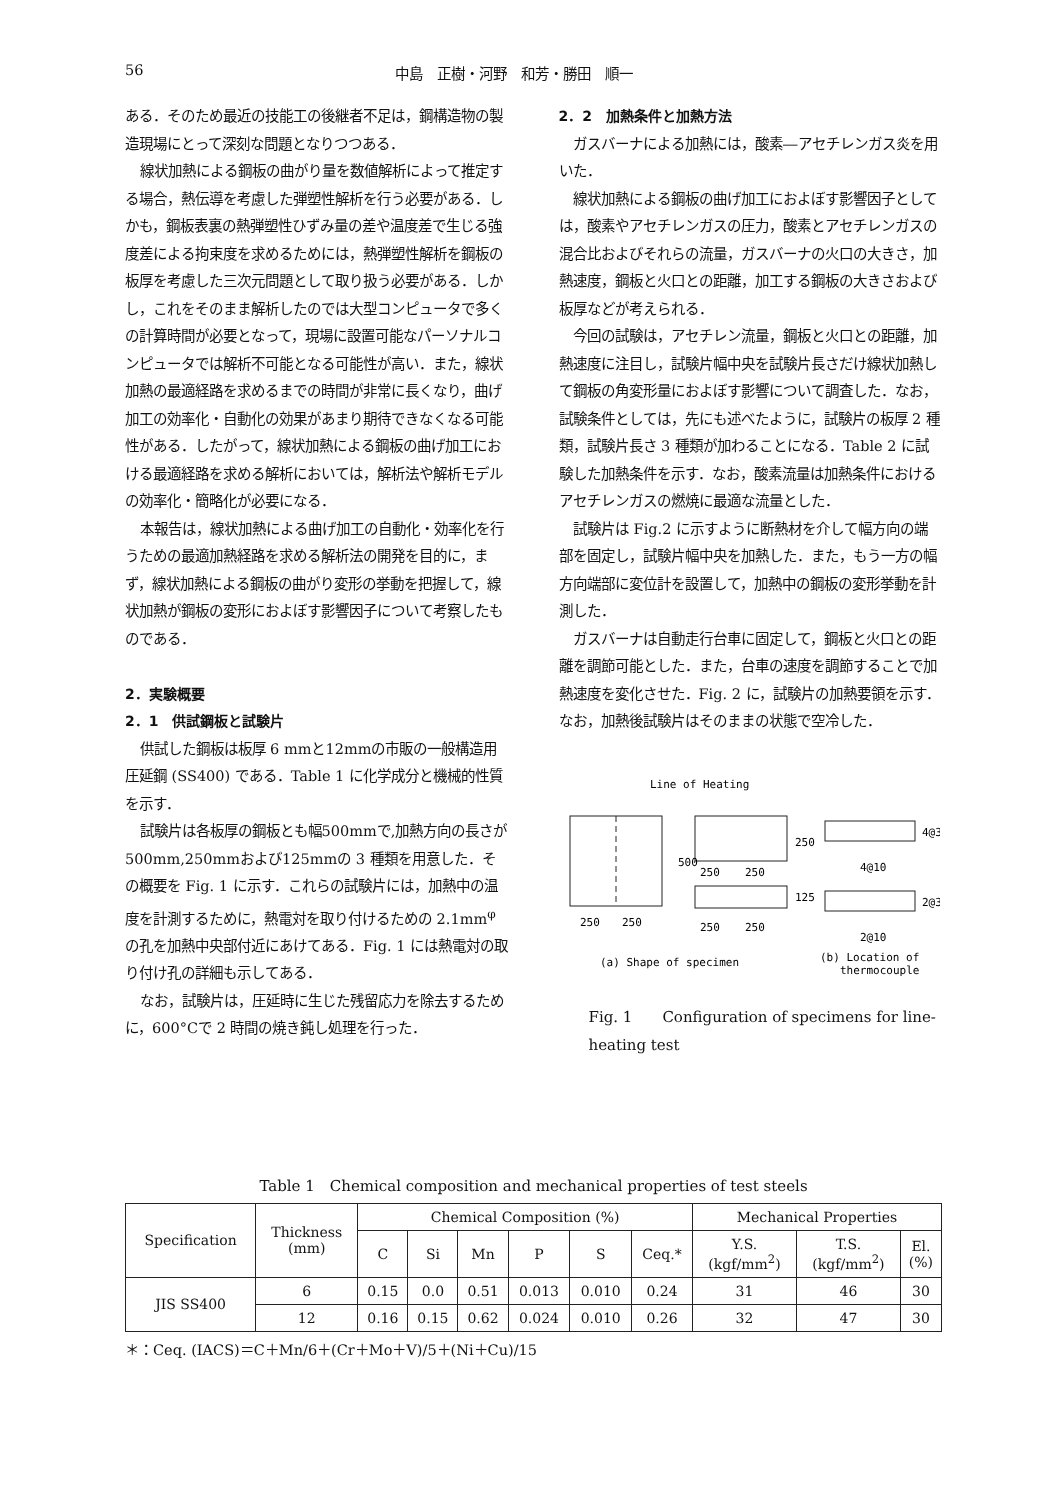56 中島　正樹・河野　和芳・勝田　順一
ある．そのため最近の技能工の後継者不足は，鋼構造物の製造現場にとって深刻な問題となりつつある．
線状加熱による鋼板の曲がり量を数値解析によって推定する場合，熱伝導を考慮した弾塑性解析を行う必要がある．しかも，鋼板表裏の熱弾塑性ひずみ量の差や温度差で生じる強度差による拘束度を求めるためには，熱弾塑性解析を鋼板の板厚を考慮した三次元問題として取り扱う必要がある．しかし，これをそのまま解析したのでは大型コンピュータで多くの計算時間が必要となって，現場に設置可能なパーソナルコンピュータでは解析不可能となる可能性が高い．また，線状加熱の最適経路を求めるまでの時間が非常に長くなり，曲げ加工の効率化・自動化の効果があまり期待できなくなる可能性がある．したがって，線状加熱による鋼板の曲げ加工における最適経路を求める解析においては，解析法や解析モデルの効率化・簡略化が必要になる．
本報告は，線状加熱による曲げ加工の自動化・効率化を行うための最適加熱経路を求める解析法の開発を目的に，まず，線状加熱による鋼板の曲がり変形の挙動を把握して，線状加熱が鋼板の変形におよぼす影響因子について考察したものである．
2．実験概要
2．1　供試鋼板と試験片
供試した鋼板は板厚 6 mmと12mmの市販の一般構造用圧延鋼 (SS400) である．Table 1 に化学成分と機械的性質を示す．
試験片は各板厚の鋼板とも幅500mmで,加熱方向の長さが500mm,250mmおよび125mmの 3 種類を用意した．その概要を Fig. 1 に示す．これらの試験片には，加熱中の温度を計測するために，熱電対を取り付けるための 2.1mm<sup>φ</sup>の孔を加熱中央部付近にあけてある．Fig. 1 には熱電対の取り付け孔の詳細も示してある．
なお，試験片は，圧延時に生じた残留応力を除去するために，600°Cで 2 時間の焼き鈍し処理を行った．
2．2　加熱条件と加熱方法
ガスバーナによる加熱には，酸素―アセチレンガス炎を用いた．
線状加熱による鋼板の曲げ加工におよぼす影響因子としては，酸素やアセチレンガスの圧力，酸素とアセチレンガスの混合比およびそれらの流量，ガスバーナの火口の大きさ，加熱速度，鋼板と火口との距離，加工する鋼板の大きさおよび板厚などが考えられる．
今回の試験は，アセチレン流量，鋼板と火口との距離，加熱速度に注目し，試験片幅中央を試験片長さだけ線状加熱して鋼板の角変形量におよぼす影響について調査した．なお，試験条件としては，先にも述べたように，試験片の板厚 2 種類，試験片長さ 3 種類が加わることになる．Table 2 に試験した加熱条件を示す．なお，酸素流量は加熱条件におけるアセチレンガスの燃焼に最適な流量とした．
試験片は Fig.2 に示すように断熱材を介して幅方向の端部を固定し，試験片幅中央を加熱した．また，もう一方の幅方向端部に変位計を設置して，加熱中の鋼板の変形挙動を計測した．
ガスバーナは自動走行台車に固定して，鋼板と火口との距離を調節可能とした．また，台車の速度を調節することで加熱速度を変化させた．Fig. 2 に，試験片の加熱要領を示す．なお，加熱後試験片はそのままの状態で空冷した．
Line of Heating
500
250
125
250
250
250
250
250
250
4@10
2@10
4@3
2@3
(a) Shape of specimen
(b) Location of
thermocouple
Fig. 1　　Configuration of specimens for line-heating test
Table 1　Chemical composition and mechanical properties of test steels
| Specification | Thickness (mm) | Chemical Composition (%) | | | | | | Mechanical Properties | | |
| --- | --- | --- | --- | --- | --- | --- | --- | --- | --- | --- |
| | | C | Si | Mn | P | S | Ceq.* | Y.S. (kgf/mm<sup>2</sup>) | T.S. (kgf/mm<sup>2</sup>) | El. (%) |
| JIS SS400 | 6 | 0.15 | 0.0 | 0.51 | 0.013 | 0.010 | 0.24 | 31 | 46 | 30 |
| | 12 | 0.16 | 0.15 | 0.62 | 0.024 | 0.010 | 0.26 | 32 | 47 | 30 |
＊：Ceq. (IACS)＝C＋Mn/6＋(Cr＋Mo＋V)/5＋(Ni＋Cu)/15